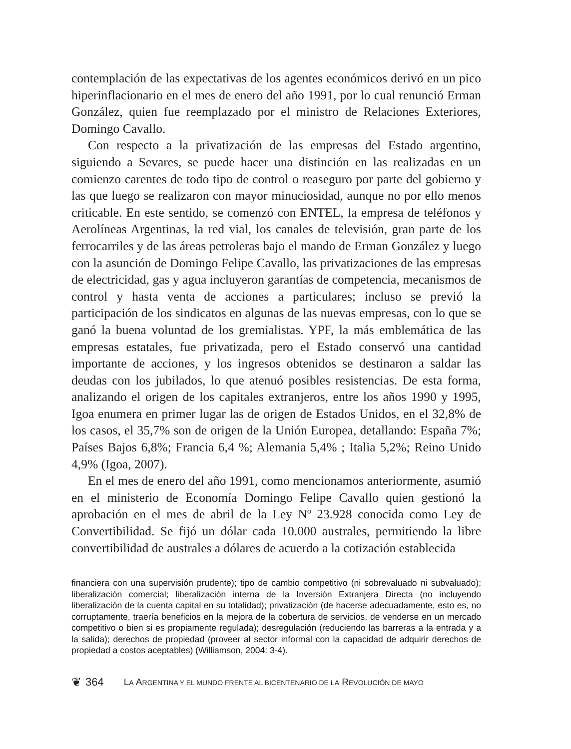contemplación de las expectativas de los agentes económicos derivó en un pico hiperinflacionario en el mes de enero del año 1991, por lo cual renunció Erman González, quien fue reemplazado por el ministro de Relaciones Exteriores, Domingo Cavallo.
Con respecto a la privatización de las empresas del Estado argentino, siguiendo a Sevares, se puede hacer una distinción en las realizadas en un comienzo carentes de todo tipo de control o reaseguro por parte del gobierno y las que luego se realizaron con mayor minuciosidad, aunque no por ello menos criticable. En este sentido, se comenzó con ENTEL, la empresa de teléfonos y Aerolíneas Argentinas, la red vial, los canales de televisión, gran parte de los ferrocarriles y de las áreas petroleras bajo el mando de Erman González y luego con la asunción de Domingo Felipe Cavallo, las privatizaciones de las empresas de electricidad, gas y agua incluyeron garantías de competencia, mecanismos de control y hasta venta de acciones a particulares; incluso se previó la participación de los sindicatos en algunas de las nuevas empresas, con lo que se ganó la buena voluntad de los gremialistas. YPF, la más emblemática de las empresas estatales, fue privatizada, pero el Estado conservó una cantidad importante de acciones, y los ingresos obtenidos se destinaron a saldar las deudas con los jubilados, lo que atenuó posibles resistencias. De esta forma, analizando el origen de los capitales extranjeros, entre los años 1990 y 1995, Igoa enumera en primer lugar las de origen de Estados Unidos, en el 32,8% de los casos, el 35,7% son de origen de la Unión Europea, detallando: España 7%; Países Bajos 6,8%; Francia 6,4 %; Alemania 5,4% ; Italia 5,2%; Reino Unido 4,9% (Igoa, 2007).
En el mes de enero del año 1991, como mencionamos anteriormente, asumió en el ministerio de Economía Domingo Felipe Cavallo quien gestionó la aprobación en el mes de abril de la Ley Nº 23.928 conocida como Ley de Convertibilidad. Se fijó un dólar cada 10.000 australes, permitiendo la libre convertibilidad de australes a dólares de acuerdo a la cotización establecida
financiera con una supervisión prudente); tipo de cambio competitivo (ni sobrevaluado ni subvaluado); liberalización comercial; liberalización interna de la Inversión Extranjera Directa (no incluyendo liberalización de la cuenta capital en su totalidad); privatización (de hacerse adecuadamente, esto es, no corruptamente, traería beneficios en la mejora de la cobertura de servicios, de venderse en un mercado competitivo o bien si es propiamente regulada); desregulación (reduciendo las barreras a la entrada y a la salida); derechos de propiedad (proveer al sector informal con la capacidad de adquirir derechos de propiedad a costos aceptables) (Williamson, 2004: 3-4).
❦ 364 LA ARGENTINA Y EL MUNDO FRENTE AL BICENTENARIO DE LA REVOLUCIÓN DE MAYO